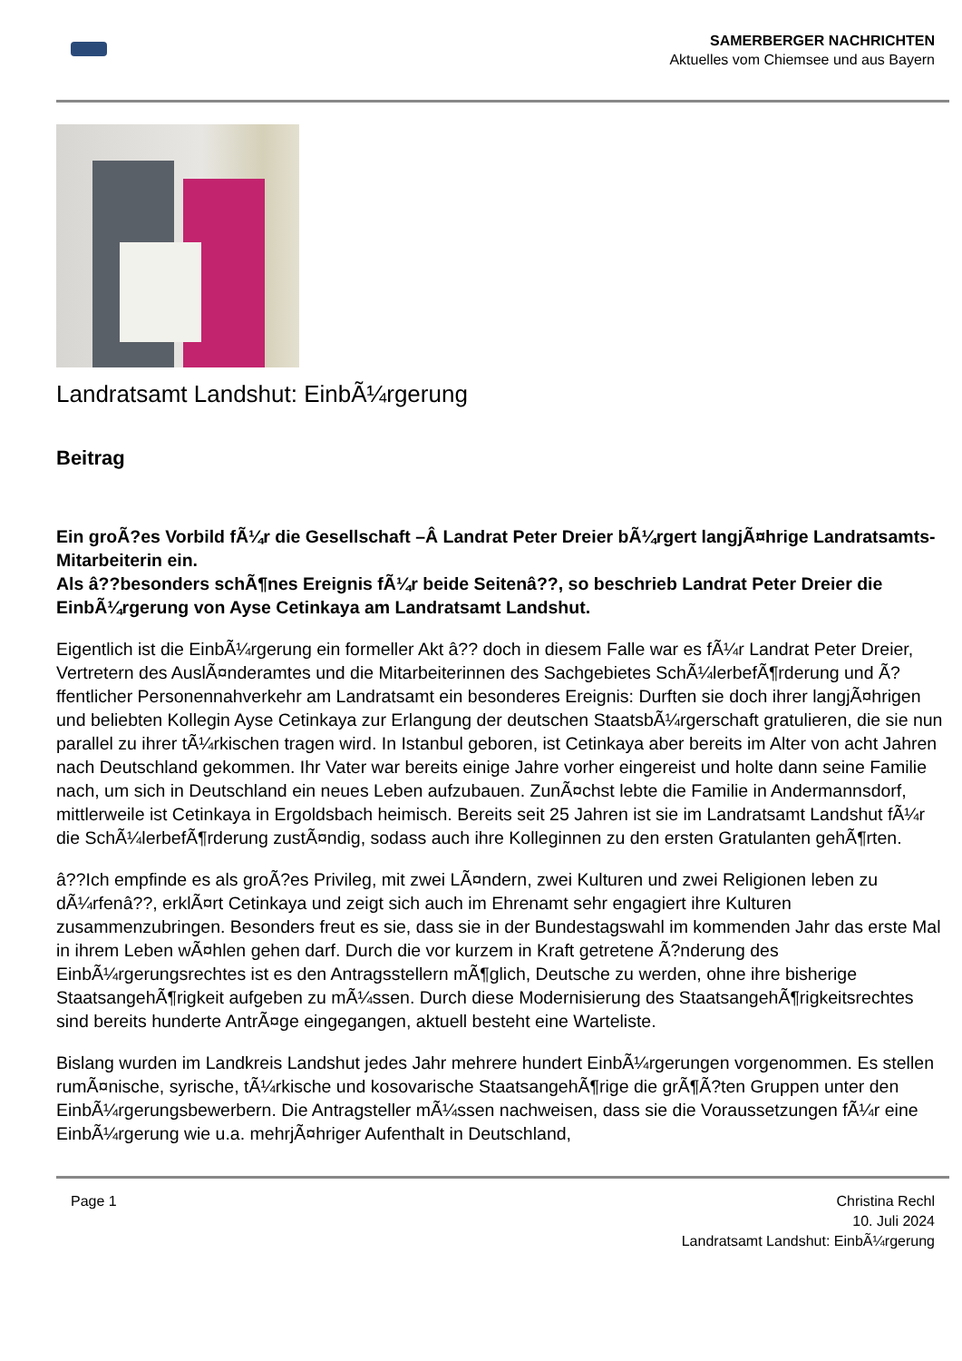SAMERBERGER NACHRICHTEN
Aktuelles vom Chiemsee und aus Bayern
Landratsamt Landshut: EinbÃ¼rgerung
Beitrag
Ein groÃ?es Vorbild fÃ¼r die Gesellschaft –Â Landrat Peter Dreier bÃ¼rgert langjÃ¤hrige Landratsamts-Mitarbeiterin ein.
Als â??besonders schÃ¶nes Ereignis fÃ¼r beide Seitenâ??, so beschrieb Landrat Peter Dreier die EinbÃ¼rgerung von Ayse Cetinkaya am Landratsamt Landshut.
Eigentlich ist die EinbÃ¼rgerung ein formeller Akt â?? doch in diesem Falle war es fÃ¼r Landrat Peter Dreier, Vertretern des AuslÃ¤nderamtes und die Mitarbeiterinnen des Sachgebietes SchÃ¼lerbefÃ¶rderung und Ã?ffentlicher Personennahverkehr am Landratsamt ein besonderes Ereignis: Durften sie doch ihrer langjÃ¤hrigen und beliebten Kollegin Ayse Cetinkaya zur Erlangung der deutschen StaatsbÃ¼rgerschaft gratulieren, die sie nun parallel zu ihrer tÃ¼rkischen tragen wird. In Istanbul geboren, ist Cetinkaya aber bereits im Alter von acht Jahren nach Deutschland gekommen. Ihr Vater war bereits einige Jahre vorher eingereist und holte dann seine Familie nach, um sich in Deutschland ein neues Leben aufzubauen. ZunÃ¤chst lebte die Familie in Andermannsdorf, mittlerweile ist Cetinkaya in Ergoldsbach heimisch. Bereits seit 25 Jahren ist sie im Landratsamt Landshut fÃ¼r die SchÃ¼lerbefÃ¶rderung zustÃ¤ndig, sodass auch ihre Kolleginnen zu den ersten Gratulanten gehÃ¶rten.
â??Ich empfinde es als groÃ?es Privileg, mit zwei LÃ¤ndern, zwei Kulturen und zwei Religionen leben zu dÃ¼rfenâ??, erklÃ¤rt Cetinkaya und zeigt sich auch im Ehrenamt sehr engagiert ihre Kulturen zusammenzubringen. Besonders freut es sie, dass sie in der Bundestagswahl im kommenden Jahr das erste Mal in ihrem Leben wÃ¤hlen gehen darf. Durch die vor kurzem in Kraft getretene Ã?nderung des EinbÃ¼rgerungsrechtes ist es den Antragsstellern mÃ¶glich, Deutsche zu werden, ohne ihre bisherige StaatsangehÃ¶rigkeit aufgeben zu mÃ¼ssen. Durch diese Modernisierung des StaatsangehÃ¶rigkeitsrechtes sind bereits hunderte AntrÃ¤ge eingegangen, aktuell besteht eine Warteliste.
Bislang wurden im Landkreis Landshut jedes Jahr mehrere hundert EinbÃ¼rgerungen vorgenommen. Es stellen rumÃ¤nische, syrische, tÃ¼rkische und kosovarische StaatsangehÃ¶rige die grÃ¶Ã?ten Gruppen unter den EinbÃ¼rgerungsbewerbern. Die Antragsteller mÃ¼ssen nachweisen, dass sie die Voraussetzungen fÃ¼r eine EinbÃ¼rgerung wie u.a. mehrjÃ¤hriger Aufenthalt in Deutschland,
Page 1 Christina Rechl
10. Juli 2024
Landratsamt Landshut: EinbÃ¼rgerung